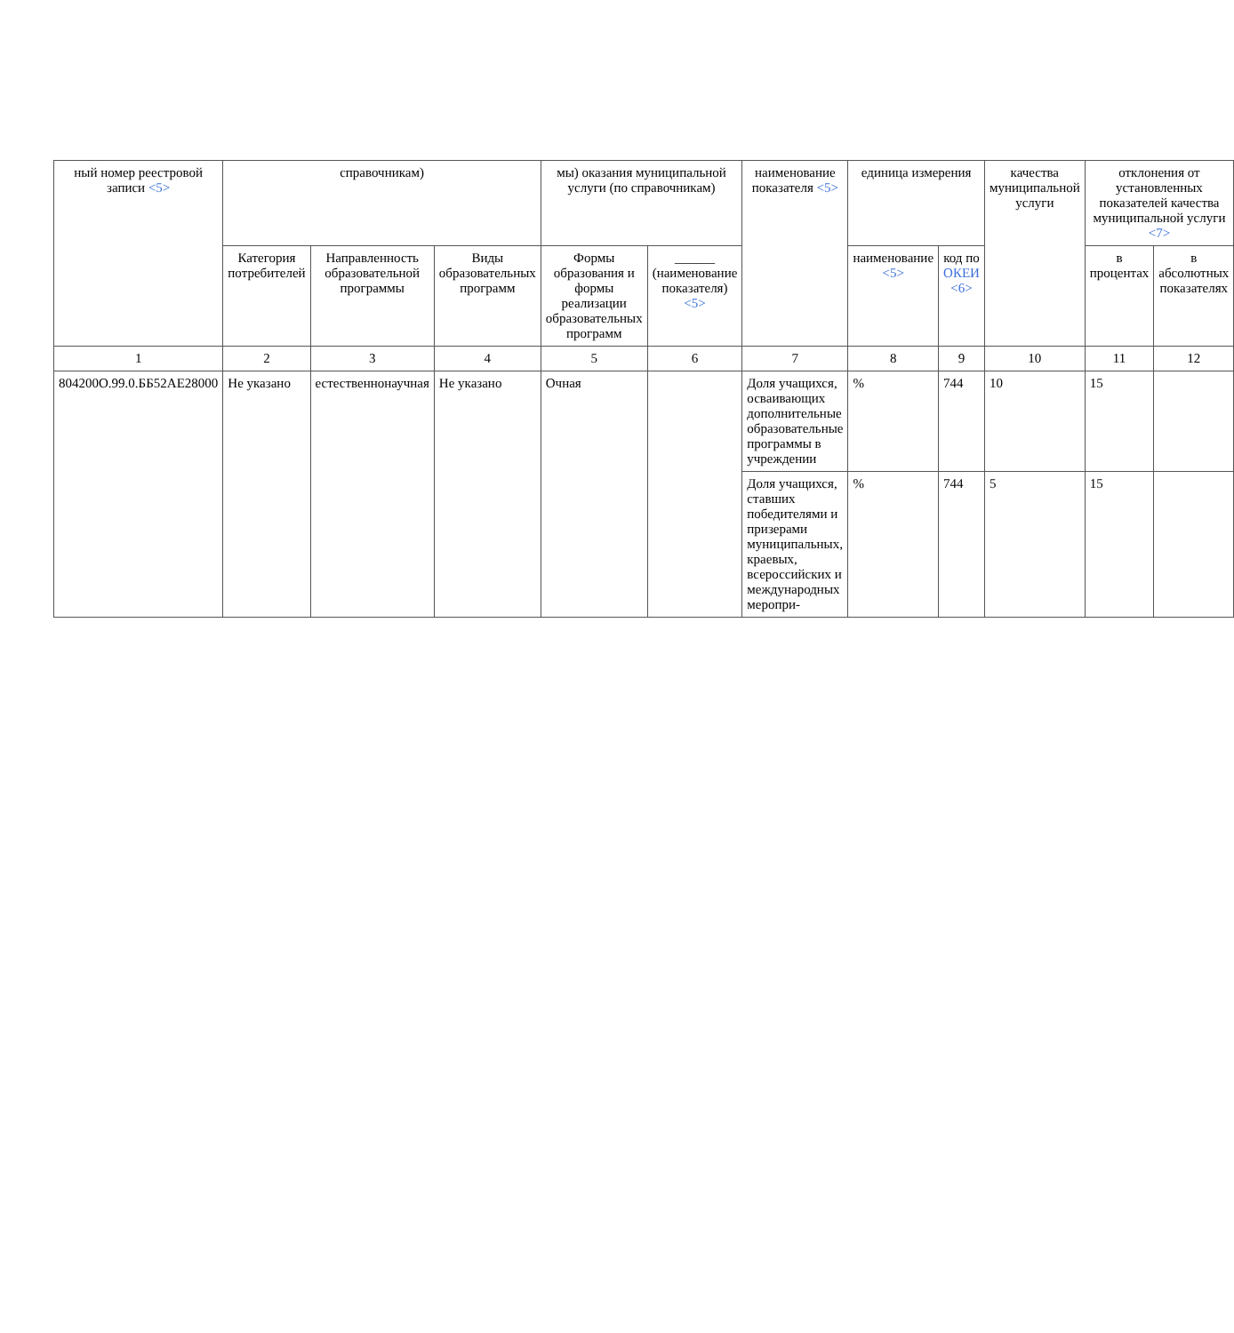| ный номер реестровой записи <5> | справочникам) | | | мы) оказания муниципальной услуги (по справочникам) | | наименование показателя <5> | единица измерения | | качества муниципальной услуги | отклонения от установленных показателей качества муниципальной услуги <7> | |
| --- | --- | --- | --- | --- | --- | --- | --- | --- | --- | --- | --- |
| | Категория потребителей | Направленность образовательной программы | Виды образовательных программ | Формы образования и формы реализации образовательных программ | ______ (наименование показателя) <5> | | наименование <5> | код по ОКЕИ <6> | | в процентах | в абсолютных показателях |
| 1 | 2 | 3 | 4 | 5 | 6 | 7 | 8 | 9 | 10 | 11 | 12 |
| 804200О.99.0.ББ52АЕ28000 | Не указано | естественнонаучная | Не указано | Очная | | Доля учащихся, осваивающих дополнительные образовательные программы в учреждении | % | 744 | 10 | 15 | |
| | | | | | | Доля учащихся, ставших победителями и призерами муниципальных, краевых, всероссийских и международных меропри- | % | 744 | 5 | 15 | |